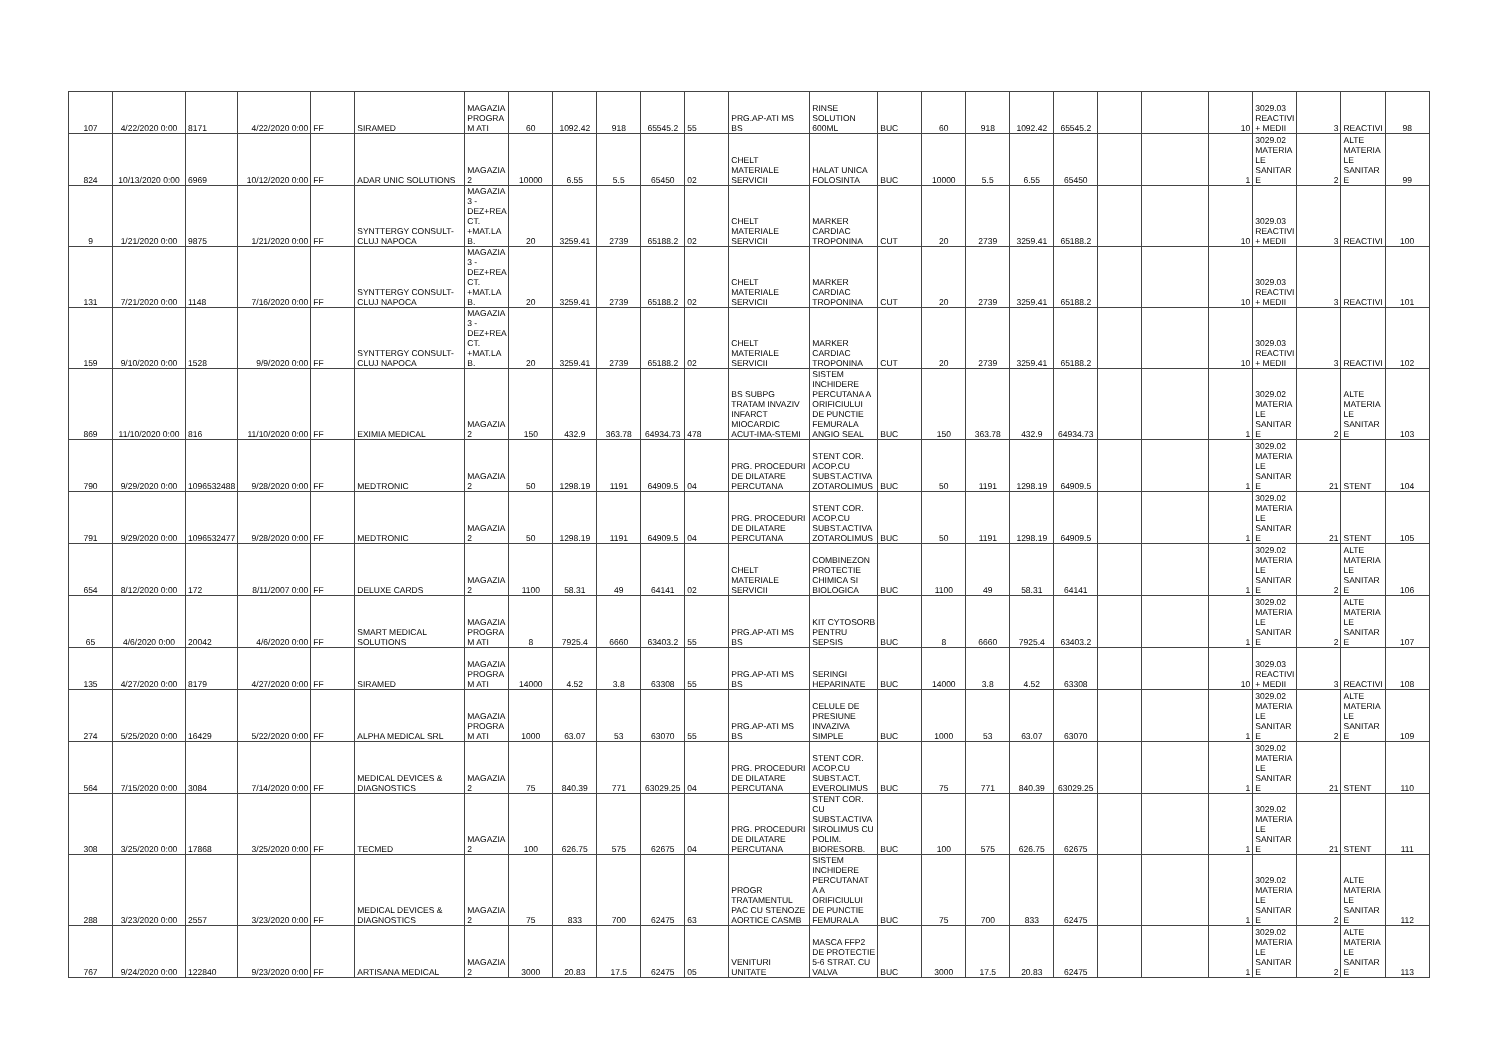| 107 | 4/22/2020 0:00 | 8171 | 4/22/2020 0:00 | FF | SIRAMED | MAGAZIA PROGRA M ATI | 60 | 1092.42 | 918 | 65545.2 | 55 | PRG.AP-ATI MS BS | RINSE SOLUTION 600ML | BUC | 60 | 918 | 1092.42 | 65545.2 | | | 10 | 3029.03 REACTIVI + MEDII | 3 | REACTIVI | 98 |
| 824 | 10/13/2020 0:00 | 6969 | 10/12/2020 0:00 | FF | ADAR UNIC SOLUTIONS | MAGAZIA 2 | 10000 | 6.55 | 5.5 | 65450 | 02 | CHELT MATERIALE SERVICII | HALAT UNICA FOLOSINTA | BUC | 10000 | 5.5 | 6.55 | 65450 | | | 1 | 3029.02 MATERIA LE SANITAR E | 2 | ALTE MATERIA LE SANITAR E | 99 |
| 9 | 1/21/2020 0:00 | 9875 | 1/21/2020 0:00 | FF | SYNTTERGY CONSULT-CLUJ NAPOCA | MAGAZIA 3 - DEZ+REA CT. +MAT.LA B. | 20 | 3259.41 | 2739 | 65188.2 | 02 | CHELT MATERIALE SERVICII | MARKER CARDIAC TROPONINA | CUT | 20 | 2739 | 3259.41 | 65188.2 | | | 10 | 3029.03 REACTIVI + MEDII | 3 | REACTIVI | 100 |
| 131 | 7/21/2020 0:00 | 1148 | 7/16/2020 0:00 | FF | SYNTTERGY CONSULT-CLUJ NAPOCA | MAGAZIA 3 - DEZ+REA CT. +MAT.LA B. | 20 | 3259.41 | 2739 | 65188.2 | 02 | CHELT MATERIALE SERVICII | MARKER CARDIAC TROPONINA | CUT | 20 | 2739 | 3259.41 | 65188.2 | | | 10 | 3029.03 REACTIVI + MEDII | 3 | REACTIVI | 101 |
| 159 | 9/10/2020 0:00 | 1528 | 9/9/2020 0:00 | FF | SYNTTERGY CONSULT-CLUJ NAPOCA | MAGAZIA 3 - DEZ+REA CT. +MAT.LA B. | 20 | 3259.41 | 2739 | 65188.2 | 02 | CHELT MATERIALE SERVICII | MARKER CARDIAC TROPONINA | CUT | 20 | 2739 | 3259.41 | 65188.2 | | | 10 | 3029.03 REACTIVI + MEDII | 3 | REACTIVI | 102 |
| 869 | 11/10/2020 0:00 | 816 | 11/10/2020 0:00 | FF | EXIMIA MEDICAL | MAGAZIA 2 | 150 | 432.9 | 363.78 | 64934.73 | 478 | BS SUBPG TRATAM INVAZIV INFARCT MIOCARDIC ACUT-IMA-STEMI | SISTEM INCHIDERE PERCUTANA A ORIFICIULUI DE PUNCTIE FEMURALA ANGIO SEAL | BUC | 150 | 363.78 | 432.9 | 64934.73 | | | 1 | 3029.02 MATERIA LE SANITAR E | 2 | ALTE MATERIA LE SANITAR E | 103 |
| 790 | 9/29/2020 0:00 | 1096532488 | 9/28/2020 0:00 | FF | MEDTRONIC | MAGAZIA 2 | 50 | 1298.19 | 1191 | 64909.5 | 04 | PRG. PROCEDURI DE DILATARE PERCUTANA | STENT COR. ACOP.CU SUBST.ACTIVA ZOTAROLIMUS | BUC | 50 | 1191 | 1298.19 | 64909.5 | | | 1 | 3029.02 MATERIA LE SANITAR E | 21 | STENT | 104 |
| 791 | 9/29/2020 0:00 | 1096532477 | 9/28/2020 0:00 | FF | MEDTRONIC | MAGAZIA 2 | 50 | 1298.19 | 1191 | 64909.5 | 04 | PRG. PROCEDURI DE DILATARE PERCUTANA | STENT COR. ACOP.CU SUBST.ACTIVA ZOTAROLIMUS | BUC | 50 | 1191 | 1298.19 | 64909.5 | | | 1 | 3029.02 MATERIA LE SANITAR E | 21 | STENT | 105 |
| 654 | 8/12/2020 0:00 | 172 | 8/11/2007 0:00 | FF | DELUXE CARDS | MAGAZIA 2 | 1100 | 58.31 | 49 | 64141 | 02 | CHELT MATERIALE SERVICII | COMBINEZON PROTECTIE CHIMICA SI BIOLOGICA | BUC | 1100 | 49 | 58.31 | 64141 | | | 1 | 3029.02 MATERIA LE SANITAR E | 2 | ALTE MATERIA LE SANITAR E | 106 |
| 65 | 4/6/2020 0:00 | 20042 | 4/6/2020 0:00 | FF | SMART MEDICAL SOLUTIONS | MAGAZIA PROGRA M ATI | 8 | 7925.4 | 6660 | 63403.2 | 55 | PRG.AP-ATI MS BS | KIT CYTOSORB PENTRU SEPSIS | BUC | 8 | 6660 | 7925.4 | 63403.2 | | | 1 | 3029.02 MATERIA LE SANITAR E | 2 | ALTE MATERIA LE SANITAR E | 107 |
| 135 | 4/27/2020 0:00 | 8179 | 4/27/2020 0:00 | FF | SIRAMED | MAGAZIA PROGRA M ATI | 14000 | 4.52 | 3.8 | 63308 | 55 | PRG.AP-ATI MS BS | SERINGI HEPARINATE | BUC | 14000 | 3.8 | 4.52 | 63308 | | | 10 | 3029.03 REACTIVI + MEDII | 3 | REACTIVI | 108 |
| 274 | 5/25/2020 0:00 | 16429 | 5/22/2020 0:00 | FF | ALPHA MEDICAL SRL | MAGAZIA PROGRA M ATI | 1000 | 63.07 | 53 | 63070 | 55 | PRG.AP-ATI MS BS | CELULE DE PRESIUNE INVAZIVA SIMPLE | BUC | 1000 | 53 | 63.07 | 63070 | | | 1 | 3029.02 MATERIA LE SANITAR E | 2 | ALTE MATERIA LE SANITAR E | 109 |
| 564 | 7/15/2020 0:00 | 3084 | 7/14/2020 0:00 | FF | MEDICAL DEVICES & DIAGNOSTICS | MAGAZIA 2 | 75 | 840.39 | 771 | 63029.25 | 04 | PRG. PROCEDURI DE DILATARE PERCUTANA | STENT COR. ACOP.CU SUBST.ACT. EVEROLIMUS | BUC | 75 | 771 | 840.39 | 63029.25 | | | 1 | 3029.02 MATERIA LE SANITAR E | 21 | STENT | 110 |
| 308 | 3/25/2020 0:00 | 17868 | 3/25/2020 0:00 | FF | TECMED | MAGAZIA 2 | 100 | 626.75 | 575 | 62675 | 04 | PRG. PROCEDURI DE DILATARE PERCUTANA | STENT COR. CU SUBST.ACTIVA SIROLIMUS CU POLIM. BIORESORB. | BUC | 100 | 575 | 626.75 | 62675 | | | 1 | 3029.02 MATERIA LE SANITAR E | 21 | STENT | 111 |
| 288 | 3/23/2020 0:00 | 2557 | 3/23/2020 0:00 | FF | MEDICAL DEVICES & DIAGNOSTICS | MAGAZIA 2 | 75 | 833 | 700 | 62475 | 63 | PROGR TRATAMENTUL PAC CU STENOZE AORTICE CASMB | SISTEM INCHIDERE PERCUTANAT A A ORIFICIULUI DE PUNCTIE FEMURALA | BUC | 75 | 700 | 833 | 62475 | | | 1 | 3029.02 MATERIA LE SANITAR E | 2 | ALTE MATERIA LE SANITAR E | 112 |
| 767 | 9/24/2020 0:00 | 122840 | 9/23/2020 0:00 | FF | ARTISANA MEDICAL | MAGAZIA 2 | 3000 | 20.83 | 17.5 | 62475 | 05 | VENITURI UNITATE | MASCA FFP2 DE PROTECTIE 5-6 STRAT. CU VALVA | BUC | 3000 | 17.5 | 20.83 | 62475 | | | 1 | 3029.02 MATERIA LE SANITAR E | 2 | ALTE MATERIA LE SANITAR E | 113 |